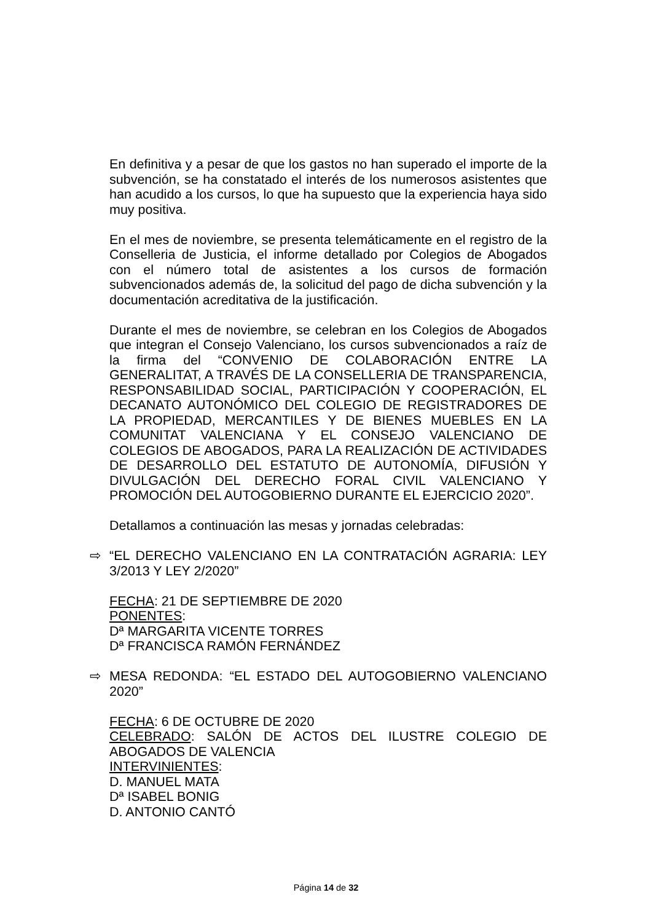En definitiva y a pesar de que los gastos no han superado el importe de la subvención, se ha constatado el interés de los numerosos asistentes que han acudido a los cursos, lo que ha supuesto que la experiencia haya sido muy positiva.
En el mes de noviembre, se presenta telemáticamente en el registro de la Conselleria de Justicia, el informe detallado por Colegios de Abogados con el número total de asistentes a los cursos de formación subvencionados además de, la solicitud del pago de dicha subvención y la documentación acreditativa de la justificación.
Durante el mes de noviembre, se celebran en los Colegios de Abogados que integran el Consejo Valenciano, los cursos subvencionados a raíz de la firma del “CONVENIO DE COLABORACIÓN ENTRE LA GENERALITAT, A TRAVÉS DE LA CONSELLERIA DE TRANSPARENCIA, RESPONSABILIDAD SOCIAL, PARTICIPACIÓN Y COOPERACIÓN, EL DECANATO AUTONÓMICO DEL COLEGIO DE REGISTRADORES DE LA PROPIEDAD, MERCANTILES Y DE BIENES MUEBLES EN LA COMUNITAT VALENCIANA Y EL CONSEJO VALENCIANO DE COLEGIOS DE ABOGADOS, PARA LA REALIZACIÓN DE ACTIVIDADES DE DESARROLLO DEL ESTATUTO DE AUTONOMÍA, DIFUSIÓN Y DIVULGACIÓN DEL DERECHO FORAL CIVIL VALENCIANO Y PROMOCIÓN DEL AUTOGOBIERNO DURANTE EL EJERCICIO 2020”.
Detallamos a continuación las mesas y jornadas celebradas:
⇨ “EL DERECHO VALENCIANO EN LA CONTRATACIÓN AGRARIA: LEY 3/2013 Y LEY 2/2020”
FECHA: 21 DE SEPTIEMBRE DE 2020
PONENTES:
Dª MARGARITA VICENTE TORRES
Dª FRANCISCA RAMÓN FERNÁNDEZ
⇨ MESA REDONDA: “EL ESTADO DEL AUTOGOBIERNO VALENCIANO 2020”
FECHA: 6 DE OCTUBRE DE 2020
CELEBRADO: SALÓN DE ACTOS DEL ILUSTRE COLEGIO DE ABOGADOS DE VALENCIA
INTERVINIENTES:
D. MANUEL MATA
Dª ISABEL BONIG
D. ANTONIO CANTÓ
Página 14 de 32